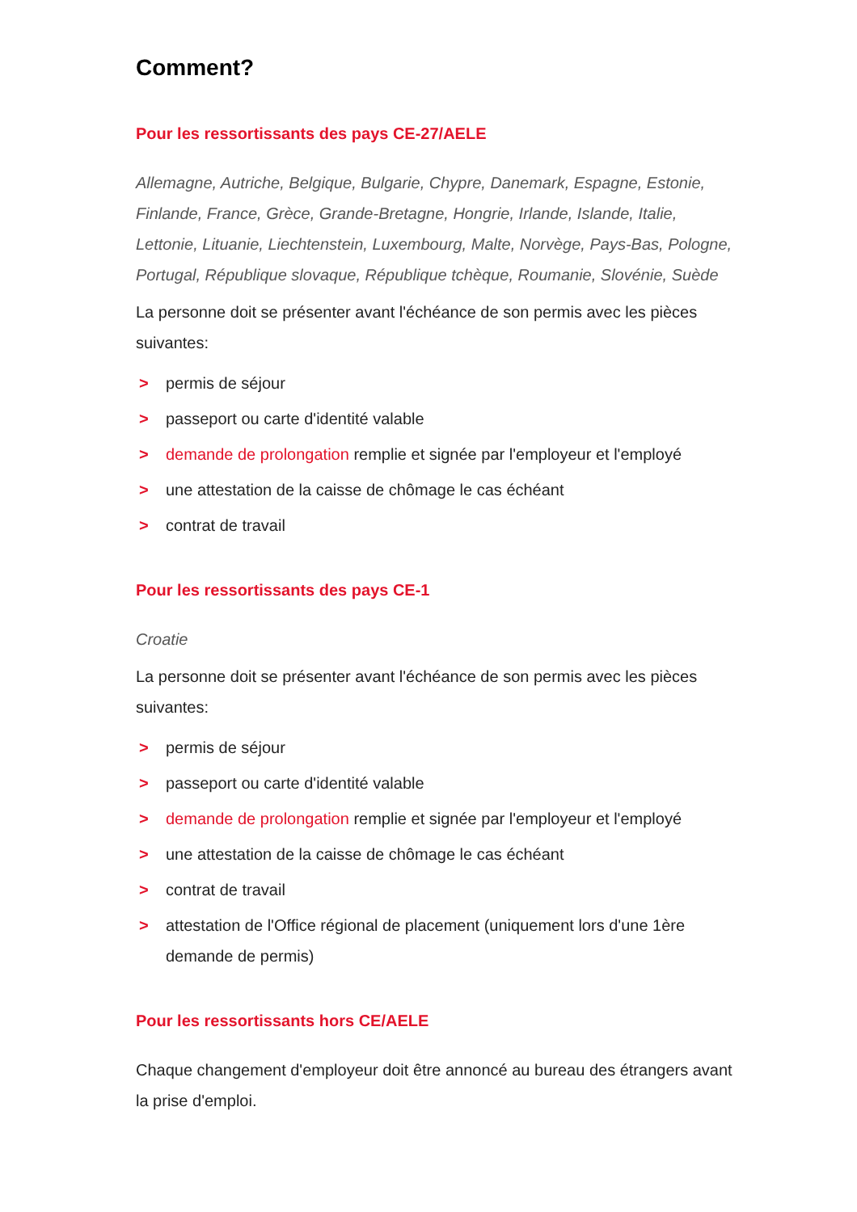Comment?
Pour les ressortissants des pays CE-27/AELE
Allemagne, Autriche, Belgique, Bulgarie, Chypre, Danemark, Espagne, Estonie, Finlande, France, Grèce, Grande-Bretagne, Hongrie, Irlande, Islande, Italie, Lettonie, Lituanie, Liechtenstein, Luxembourg, Malte, Norvège, Pays-Bas, Pologne, Portugal, République slovaque, République tchèque, Roumanie, Slovénie, Suède
La personne doit se présenter avant l'échéance de son permis avec les pièces suivantes:
> permis de séjour
> passeport ou carte d'identité valable
> demande de prolongation remplie et signée par l'employeur et l'employé
> une attestation de la caisse de chômage le cas échéant
> contrat de travail
Pour les ressortissants des pays CE-1
Croatie
La personne doit se présenter avant l'échéance de son permis avec les pièces suivantes:
> permis de séjour
> passeport ou carte d'identité valable
> demande de prolongation remplie et signée par l'employeur et l'employé
> une attestation de la caisse de chômage le cas échéant
> contrat de travail
> attestation de l'Office régional de placement (uniquement lors d'une 1ère demande de permis)
Pour les ressortissants hors CE/AELE
Chaque changement d'employeur doit être annoncé au bureau des étrangers avant la prise d'emploi.